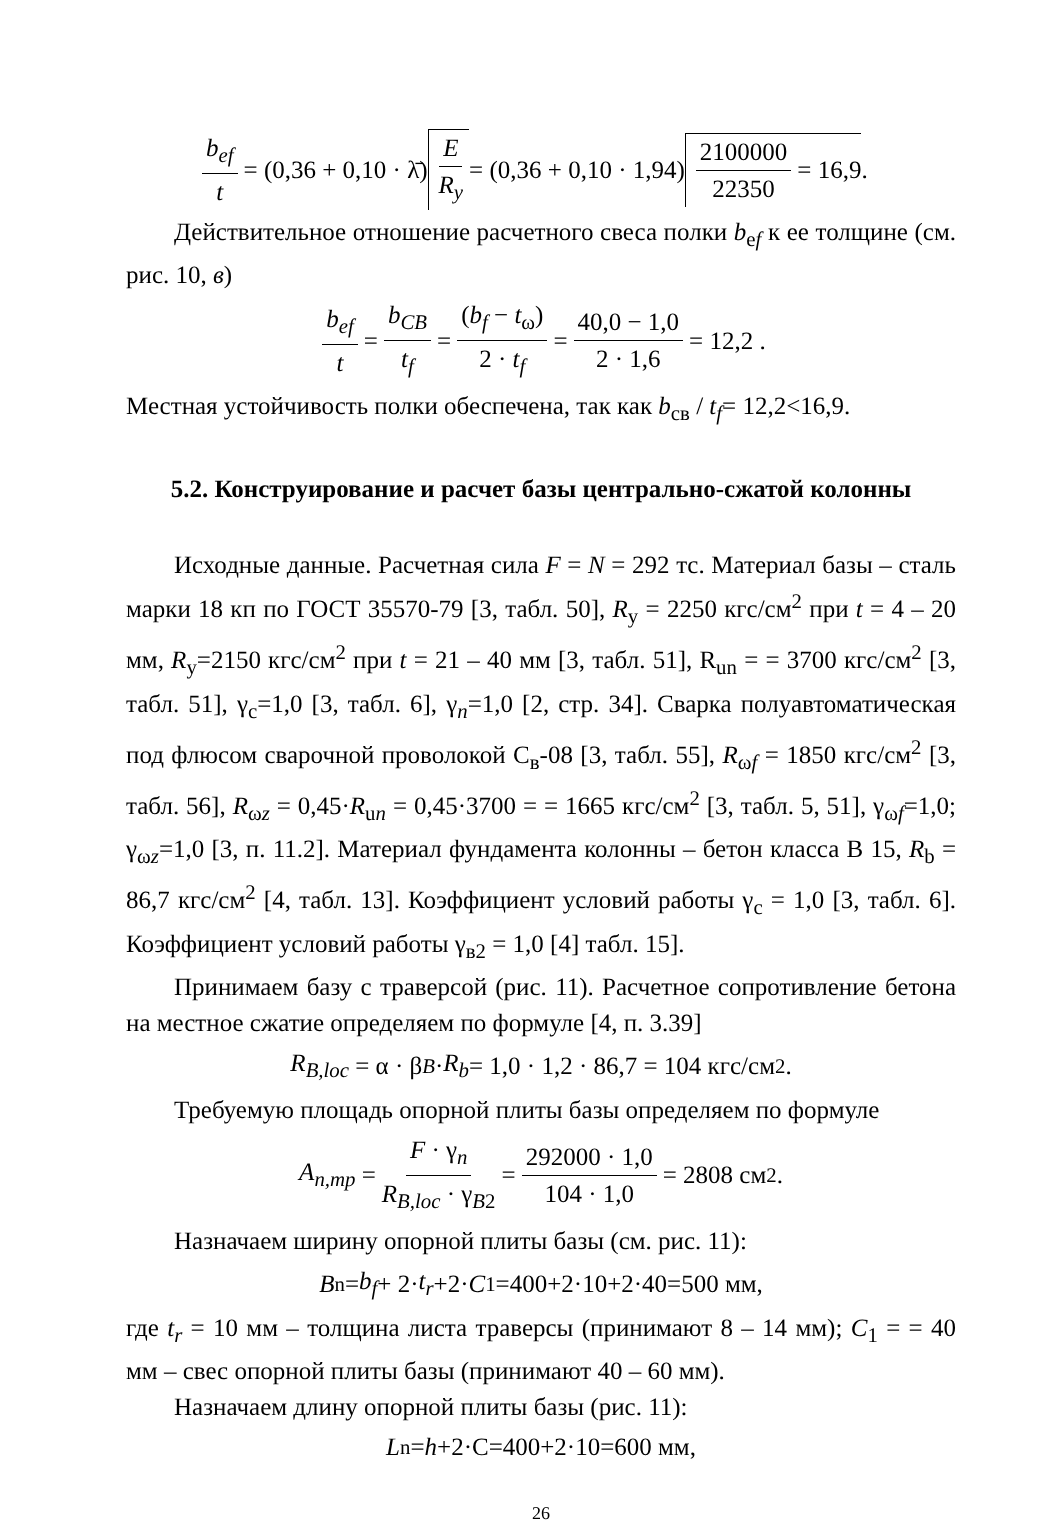b<sub>ef</sub> t = (0,36 + 0,10 · λ̄) E R<sub>y</sub> = (0,36 + 0,10 · 1,94) 2100000 22350 = 16,9 .
Действительное отношение расчетного свеса полки b<sub>ef</sub> к ее толщине (см. рис. 10, в)
b<sub>ef</sub> t = b<sub>CB</sub> t<sub>f</sub> = (b<sub>f</sub> − t<sub>ω</sub>) 2 · t<sub>f</sub> = 40,0 − 1,0 2 · 1,6 = 12,2 .
Местная устойчивость полки обеспечена, так как b<sub>св</sub> / t<sub>f</sub>= 12,2<16,9.
5.2. Конструирование и расчет базы центрально-сжатой колонны
Исходные данные. Расчетная сила F = N = 292 тс. Материал базы – сталь марки 18 кп по ГОСТ 35570-79 [3, табл. 50], R<sub>y</sub> = 2250 кгс/см<sup>2</sup> при t = 4 – 20 мм, R<sub>y</sub>=2150 кгс/см<sup>2</sup> при t = 21 – 40 мм [3, табл. 51], R<sub>un</sub> = = 3700 кгс/см<sup>2</sup> [3, табл. 51], γ<sub>c</sub>=1,0 [3, табл. 6], γ<sub>n</sub>=1,0 [2, стр. 34]. Сварка полуавтоматическая под флюсом сварочной проволокой С<sub>в</sub>-08 [3, табл. 55], R<sub>ωf</sub> = 1850 кгс/см<sup>2</sup> [3, табл. 56], R<sub>ωz</sub> = 0,45·R<sub>un</sub> = 0,45·3700 = = 1665 кгс/см<sup>2</sup> [3, табл. 5, 51], γ<sub>ωf</sub>=1,0; γ<sub>ωz</sub>=1,0 [3, п. 11.2]. Материал фундамента колонны – бетон класса В 15, R<sub>b</sub> = 86,7 кгс/см<sup>2</sup> [4, табл. 13]. Коэффициент условий работы γ<sub>c</sub> = 1,0 [3, табл. 6]. Коэффициент условий работы γ<sub>в2</sub> = 1,0 [4] табл. 15].
Принимаем базу с траверсой (рис. 11). Расчетное сопротивление бетона на местное сжатие определяем по формуле [4, п. 3.39]
R<sub>B,loc</sub> = α · β<sub>B</sub> · R<sub>b</sub> = 1,0 · 1,2 · 86,7 = 104 кгс/см<sup>2</sup>.
Требуемую площадь опорной плиты базы определяем по формуле
A<sub>n,mp</sub> = F · γ<sub>n</sub> R<sub>B,loc</sub> · γ<sub>B2</sub> = 292000 · 1,0 104 · 1,0 = 2808 см<sup>2</sup>.
Назначаем ширину опорной плиты базы (см. рис. 11):
B<sub>n</sub> = b<sub>f</sub> + 2· t<sub>r</sub> +2· C<sub>1</sub>=400+2·10+2·40=500 мм,
где t<sub>r</sub> = 10 мм – толщина листа траверсы (принимают 8 – 14 мм); C<sub>1</sub> = = 40 мм – свес опорной плиты базы (принимают 40 – 60 мм).
Назначаем длину опорной плиты базы (рис. 11):
L<sub>n</sub>= h +2·C=400+2·10=600 мм,
26